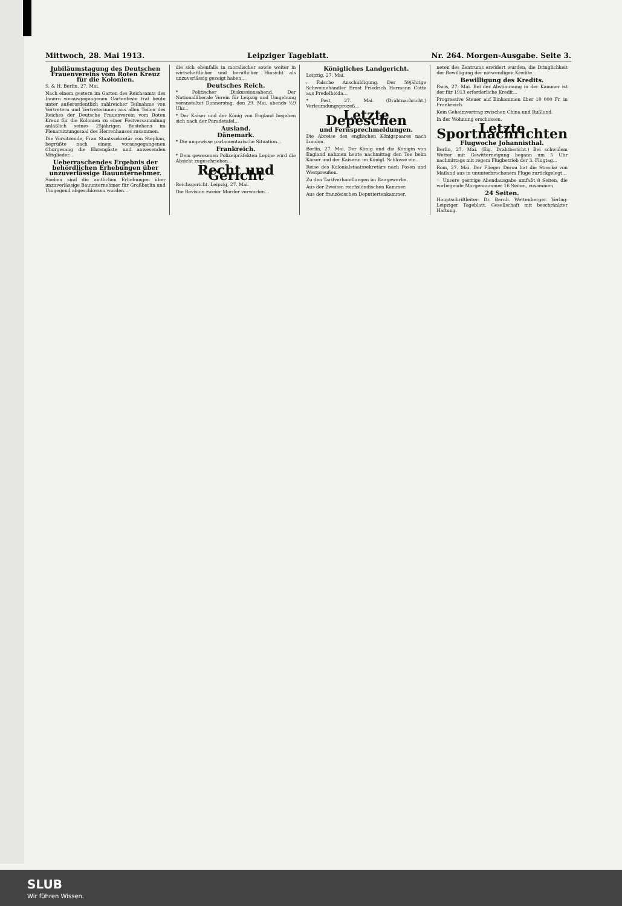Mittwoch, 28. Mai 1913. Leipziger Tageblatt. Nr. 264. Morgen-Ausgabe. Seite 3.
Jubiläumstagung des Deutschen Frauenvereins vom Roten Kreuz für die Kolonien.
S. & H. Berlin, 27. Mai.
Nach einem gestern im Garten des Reichsamts des Innern vorausgegangenen Gartenfeste trat heute unter außerordentlich zahlreicher Teilnahme von Vertretern und Vertreterinnen aus allen Teilen des Reiches der Deutsche Frauenverein vom Roten Kreuz für die Kolonien zu einer Festversammlung anläßlich seines 25jährigen Bestehens im Plenarsitzungssaal des Herrenhauses zusammen.
Die Vorsitzende, Frau Staatssekretär von Stephan, begrüßte nach einem vorausgegangenen Chorgesang die Ehrengäste und anwesenden Mitglieder...
Ueberraschendes Ergebnis der behördlichen Erhebungen über unzuverlässige Bauunternehmer.
Soeben sind die amtlichen Erhebungen über unzuverlässige Bauunternehmer für Großberlin und Umgegend abgeschlossen worden...
die sich ebenfalls in moralischer sowie weiter in wirtschaftlicher und beruflicher Hinsicht als unzuverlässig gezeigt haben...
Deutsches Reich.
* Politischer Diskussionsabend. Der Nationalliberale Verein für Leipzig und Umgebung veranstaltet Donnerstag, den 29. Mai, abends ½9 Uhr...
* Der Kaiser und der König von England begaben sich nach der Paradetafel...
Ausland.
Dänemark.
* Die ungewisse parlamentarische Situation...
Frankreich.
* Dem gewesenen Polizeipräfekten Lepine wird die Absicht zugeschrieben...
Recht und Gericht
Reichsgericht. Leipzig, 27. Mai.
Die Revision zweier Mörder verworfen...
Königliches Landgericht.
Leipzig, 27. Mai.
: Falsche Anschuldigung. Der 59jährige Schweinehändler Ernst Friedrich Hermann Cotte aus Predelheida...
* Pest, 27. Mai. (Drahtnachricht.) Verleumdungsprozeß...
Letzte Depeschen
und Fernsprechmeldungen.
Die Abreise des englischen Königspaares nach London.
Berlin, 27. Mai. Der König und die Königin von England nahmen heute nachmittag den Tee beim Kaiser und der Kaiserin im Königl. Schlosse ein...
Reise des Kolonialstaatssekretärs nach Posen und Westpreußen.
Zu den Tarifverhandlungen im Baugewerbe.
Aus der Zweiten reichsländischen Kammer.
Aus der französischen Deputiertenkammer.
neten des Zentrums erwidert wurden, die Dringlichkeit der Bewilligung der notwendigen Kredite...
Bewilligung des Kredits.
Paris, 27. Mai. Bei der Abstimmung in der Kammer ist der für 1913 erforderliche Kredit...
Progressive Steuer auf Einkommen über 10 000 Fr. in Frankreich.
Kein Geheimvertrag zwischen China und Rußland.
In der Wohnung erschossen.
Letzte Sportnachrichten
Flugwoche Johannisthal.
Berlin, 27. Mai. (Eig. Drahtbericht.) Bei schwülem Wetter mit Gewitterneigung begann um 5 Uhr nachmittags mit regem Flugbetrieb der 3. Flugtag...
Rom, 27. Mai. Der Flieger Derou hat die Strecke von Mailand aus in ununterbrochenem Fluge zurückgelegt...
☞ Unsere gestrige Abendausgabe umfaßt 8 Seiten, die vorliegende Morgennummer 16 Seiten, zusammen
24 Seiten.
Hauptschriftleiter: Dr. Bernh. Wettenberger. Verlag: Leipziger Tageblatt, Gesellschaft mit beschränkter Haftung.
SLUB
Wir führen Wissen.